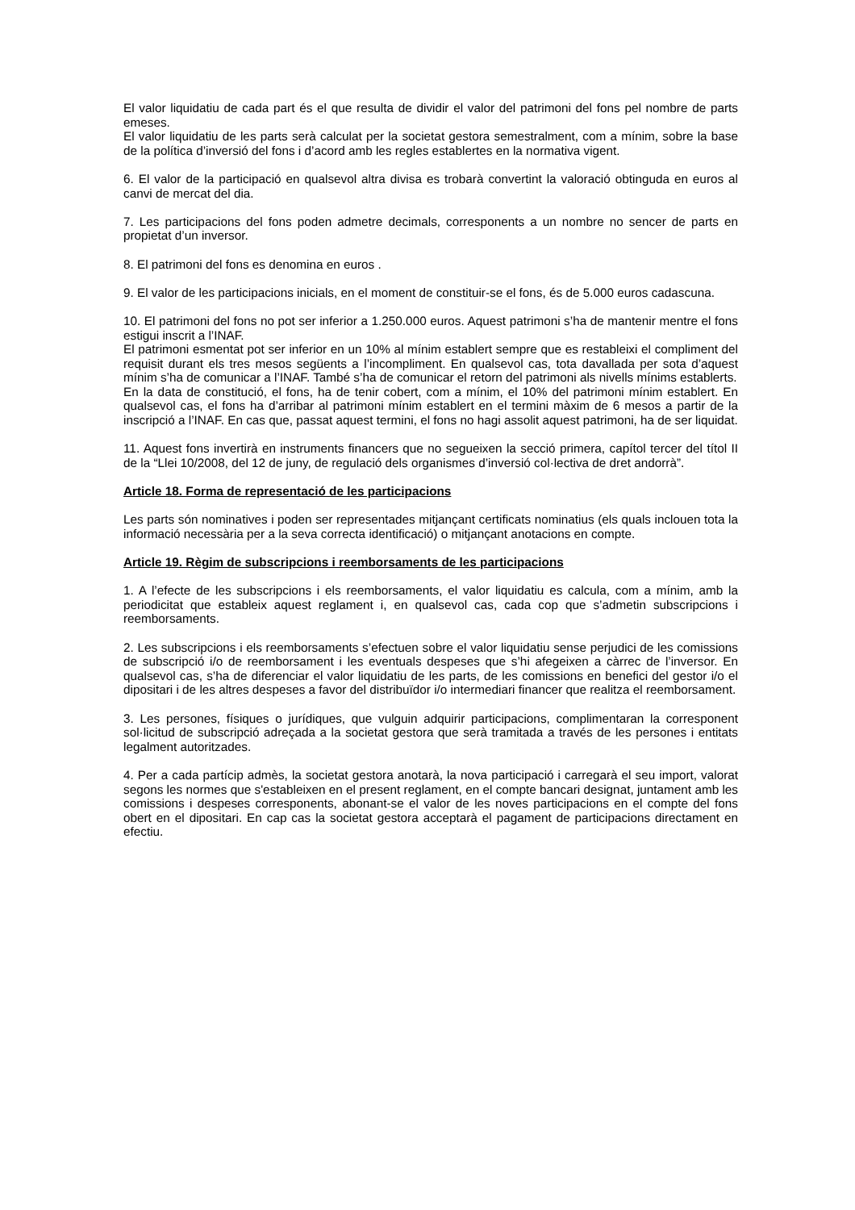El valor liquidatiu de cada part és el que resulta de dividir el valor del patrimoni del fons pel nombre de parts emeses.
El valor liquidatiu de les parts serà calculat per la societat gestora semestralment, com a mínim, sobre la base de la política d’inversió del fons i d’acord amb les regles establertes en la normativa vigent.
6. El valor de la participació en qualsevol altra divisa es trobarà convertint la valoració obtinguda en euros al canvi de mercat del dia.
7. Les participacions del fons poden admetre decimals, corresponents a un nombre no sencer de parts en propietat d’un inversor.
8. El patrimoni del fons es denomina en euros .
9. El valor de les participacions inicials, en el moment de constituir-se el fons, és de 5.000 euros cadascuna.
10. El patrimoni del fons no pot ser inferior a 1.250.000 euros. Aquest patrimoni s’ha de mantenir mentre el fons estigui inscrit a l’INAF.
El patrimoni esmentat pot ser inferior en un 10% al mínim establert sempre que es restableixi el compliment del requisit durant els tres mesos següents a l’incompliment. En qualsevol cas, tota davallada per sota d’aquest mínim s’ha de comunicar a l’INAF. També s’ha de comunicar el retorn del patrimoni als nivells mínims establerts.
En la data de constitució, el fons, ha de tenir cobert, com a mínim, el 10% del patrimoni mínim establert. En qualsevol cas, el fons ha d’arribar al patrimoni mínim establert en el termini màxim de 6 mesos a partir de la inscripció a l’INAF. En cas que, passat aquest termini, el fons no hagi assolit aquest patrimoni, ha de ser liquidat.
11. Aquest fons invertirà en instruments financers que no segueixen la secció primera, capítol tercer del títol II de la “Llei 10/2008, del 12 de juny, de regulació dels organismes d’inversió col·lectiva de dret andorrà”.
Article 18. Forma de representació de les participacions
Les parts són nominatives i poden ser representades mitjançant certificats nominatius (els quals inclouen tota la informació necessària per a la seva correcta identificació) o mitjançant anotacions en compte.
Article 19. Règim de subscripcions i reemborsaments de les participacions
1. A l’efecte de les subscripcions i els reemborsaments, el valor liquidatiu es calcula, com a mínim, amb la periodicitat que estableix aquest reglament i, en qualsevol cas, cada cop que s’admetin subscripcions i reemborsaments.
2. Les subscripcions i els reemborsaments s’efectuen sobre el valor liquidatiu sense perjudici de les comissions de subscripció i/o de reemborsament i les eventuals despeses que s’hi afegeixen a càrrec de l’inversor. En qualsevol cas, s’ha de diferenciar el valor liquidatiu de les parts, de les comissions en benefici del gestor i/o el dipositari i de les altres despeses a favor del distribuïdor i/o intermediari financer que realitza el reemborsament.
3. Les persones, físiques o jurídiques, que vulguin adquirir participacions, complimentaran la corresponent sol·licitud de subscripció adreçada a la societat gestora que serà tramitada a través de les persones i entitats legalment autoritzades.
4. Per a cada partícip admès, la societat gestora anotarà, la nova participació i carregarà el seu import, valorat segons les normes que s'estableixen en el present reglament, en el compte bancari designat, juntament amb les comissions i despeses corresponents, abonant-se el valor de les noves participacions en el compte del fons obert en el dipositari. En cap cas la societat gestora acceptarà el pagament de participacions directament en efectiu.